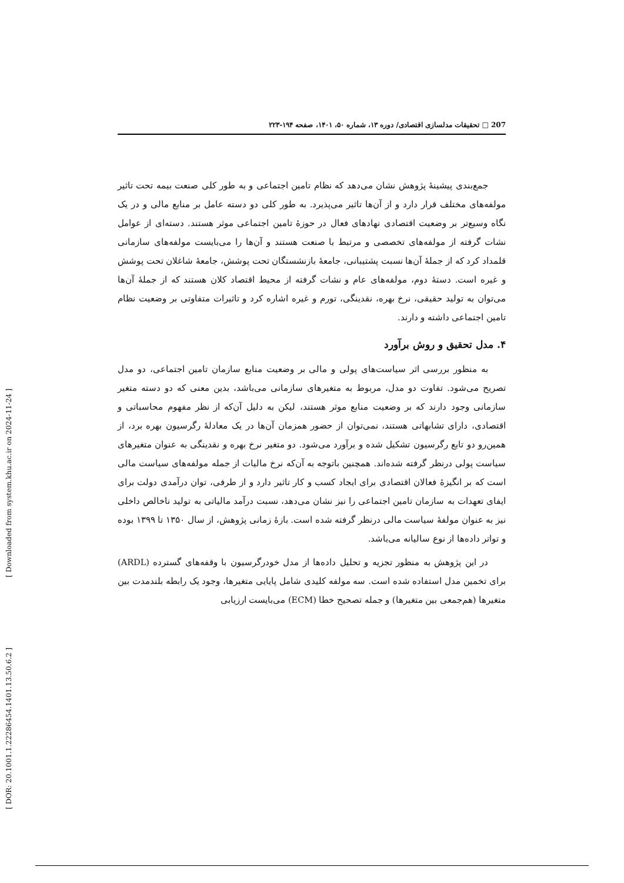[ Downloaded from system.khu.ac.ir on 2024-11-24 ]
[ DOR: 20.1001.1.22286454.1401.13.50.6.2 ]
207 □ تحقیقات مدلسازی اقتصادی/ دوره ۱۳، شماره ۵۰، ۱۴۰۱، صفحه ۱۹۴-۲۲۳
جمع‌بندی پیشینهٔ پژوهش نشان می‌دهد که نظام تامین اجتماعی و به طور کلی صنعت بیمه تحت تاثیر مولفه‌های مختلف قرار دارد و از آن‌ها تاثیر می‌پذیرد. به طور کلی دو دسته عامل بر منابع مالی و در یک نگاه وسیع‌تر بر وضعیت اقتصادی نهادهای فعال در حوزهٔ تامین اجتماعی موثر هستند. دسته‌ای از عوامل نشات گرفته از مولفه‌های تخصصی و مرتبط با صنعت هستند و آن‌ها را می‌بایست مولفه‌های سازمانی قلمداد کرد که از جملهٔ آن‌ها نسبت پشتیبانی، جامعهٔ بازنشستگان تحت پوشش، جامعهٔ شاغلان تحت پوشش و غیره است. دستهٔ دوم، مولفه‌های عام و نشات گرفته از محیط اقتصاد کلان هستند که از جملهٔ آن‌ها می‌توان به تولید حقیقی، نرخ بهره، نقدینگی، تورم و غیره اشاره کرد و تاثیرات متفاوتی بر وضعیت نظام تامین اجتماعی داشته و دارند.
۴. مدل تحقیق و روش برآورد
به منظور بررسی اثر سیاست‌های پولی و مالی بر وضعیت منابع سازمان تامین اجتماعی، دو مدل تصریح می‌شود. تفاوت دو مدل، مربوط به متغیرهای سازمانی می‌باشد، بدین معنی که دو دسته متغیر سازمانی وجود دارند که بر وضعیت منابع موثر هستند، لیکن به دلیل آن‌که از نظر مفهوم محاسباتی و اقتصادی، دارای تشابهاتی هستند، نمی‌توان از حضور همزمان آن‌ها در یک معادلهٔ رگرسیون بهره برد، از همین‌رو دو تابع رگرسیون تشکیل شده و برآورد می‌شود. دو متغیر نرخ بهره و نقدینگی به عنوان متغیرهای سیاست پولی درنظر گرفته شده‌اند. همچنین باتوجه به آن‌که نرخ مالیات از جمله مولفه‌های سیاست مالی است که بر انگیزهٔ فعالان اقتصادی برای ایجاد کسب و کار تاثیر دارد و از طرفی، توان درآمدی دولت برای ایفای تعهدات به سازمان تامین اجتماعی را نیز نشان می‌دهد، نسبت درآمد مالیاتی به تولید ناخالص داخلی نیز به عنوان مولفهٔ سیاست مالی درنظر گرفته شده است. بازهٔ زمانی پژوهش، از سال ۱۳۵۰ تا ۱۳۹۹ بوده و تواتر داده‌ها از نوع سالیانه می‌باشد.
در این پژوهش به منظور تجزیه و تحلیل داده‌ها از مدل خودرگرسیون با وقفه‌های گسترده (ARDL) برای تخمین مدل استفاده شده است. سه مولفه کلیدی شامل پایایی متغیرها، وجود یک رابطه بلندمدت بین متغیرها (هم‌جمعی بین متغیرها) و جمله تصحیح خطا (ECM) می‌بایست ارزیابی